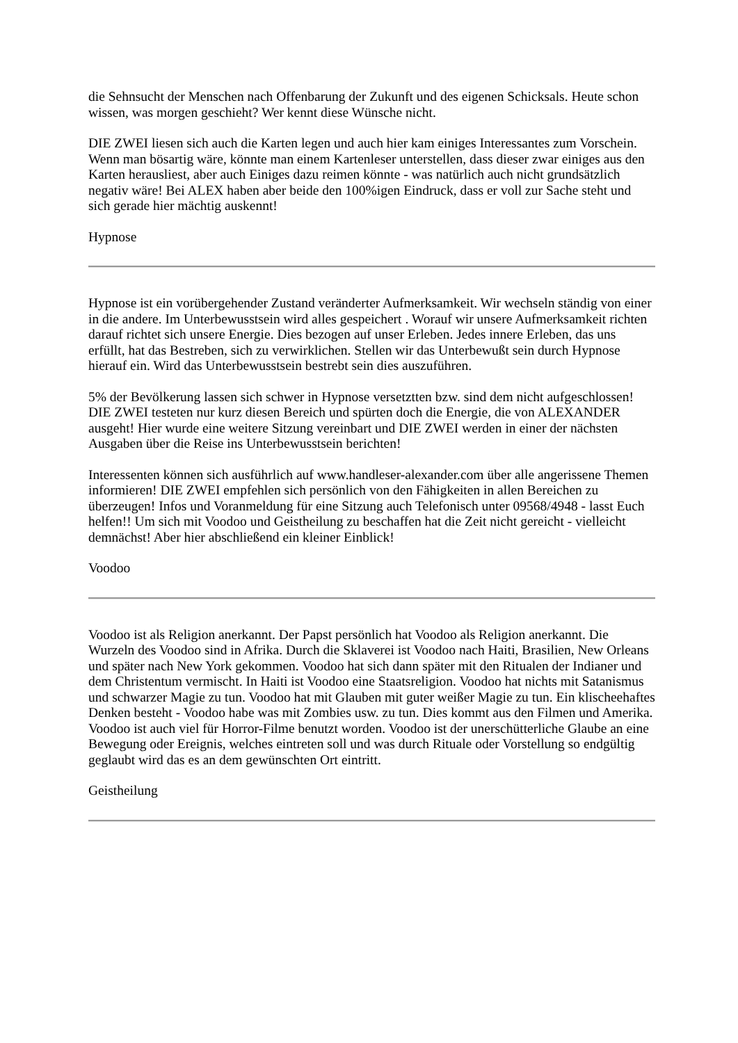die Sehnsucht der Menschen nach Offenbarung der Zukunft und des eigenen Schicksals. Heute schon wissen, was morgen geschieht? Wer kennt diese Wünsche nicht.
DIE ZWEI liesen sich auch die Karten legen und auch hier kam einiges Interessantes zum Vorschein. Wenn man bösartig wäre, könnte man einem Kartenleser unterstellen, dass dieser zwar einiges aus den Karten herausliest, aber auch Einiges dazu reimen könnte - was natürlich auch nicht grundsätzlich negativ wäre! Bei ALEX haben aber beide den 100%igen Eindruck, dass er voll zur Sache steht und sich gerade hier mächtig auskennt!
Hypnose
Hypnose ist ein vorübergehender Zustand veränderter Aufmerksamkeit. Wir wechseln ständig von einer in die andere. Im Unterbewusstsein wird alles gespeichert . Worauf wir unsere Aufmerksamkeit richten darauf richtet sich unsere Energie. Dies bezogen auf unser Erleben. Jedes innere Erleben, das uns erfüllt, hat das Bestreben, sich zu verwirklichen. Stellen wir das Unterbewußt sein durch Hypnose hierauf ein. Wird das Unterbewusstsein bestrebt sein dies auszuführen.
5% der Bevölkerung lassen sich schwer in Hypnose versetztten bzw. sind dem nicht aufgeschlossen! DIE ZWEI testeten nur kurz diesen Bereich und spürten doch die Energie, die von ALEXANDER ausgeht! Hier wurde eine weitere Sitzung vereinbart und DIE ZWEI werden in einer der nächsten Ausgaben über die Reise ins Unterbewusstsein berichten!
Interessenten können sich ausführlich auf www.handleser-alexander.com über alle angerissene Themen informieren! DIE ZWEI empfehlen sich persönlich von den Fähigkeiten in allen Bereichen zu überzeugen! Infos und Voranmeldung für eine Sitzung auch Telefonisch unter 09568/4948 - lasst Euch helfen!! Um sich mit Voodoo und Geistheilung zu beschaffen hat die Zeit nicht gereicht - vielleicht demnächst! Aber hier abschließend ein kleiner Einblick!
Voodoo
Voodoo ist als Religion anerkannt. Der Papst persönlich hat Voodoo als Religion anerkannt. Die Wurzeln des Voodoo sind in Afrika. Durch die Sklaverei ist Voodoo nach Haiti, Brasilien, New Orleans und später nach New York gekommen. Voodoo hat sich dann später mit den Ritualen der Indianer und dem Christentum vermischt. In Haiti ist Voodoo eine Staatsreligion. Voodoo hat nichts mit Satanismus und schwarzer Magie zu tun. Voodoo hat mit Glauben mit guter weißer Magie zu tun. Ein klischeehaftes Denken besteht - Voodoo habe was mit Zombies usw. zu tun. Dies kommt aus den Filmen und Amerika. Voodoo ist auch viel für Horror-Filme benutzt worden. Voodoo ist der unerschütterliche Glaube an eine Bewegung oder Ereignis, welches eintreten soll und was durch Rituale oder Vorstellung so endgültig geglaubt wird das es an dem gewünschten Ort eintritt.
Geistheilung